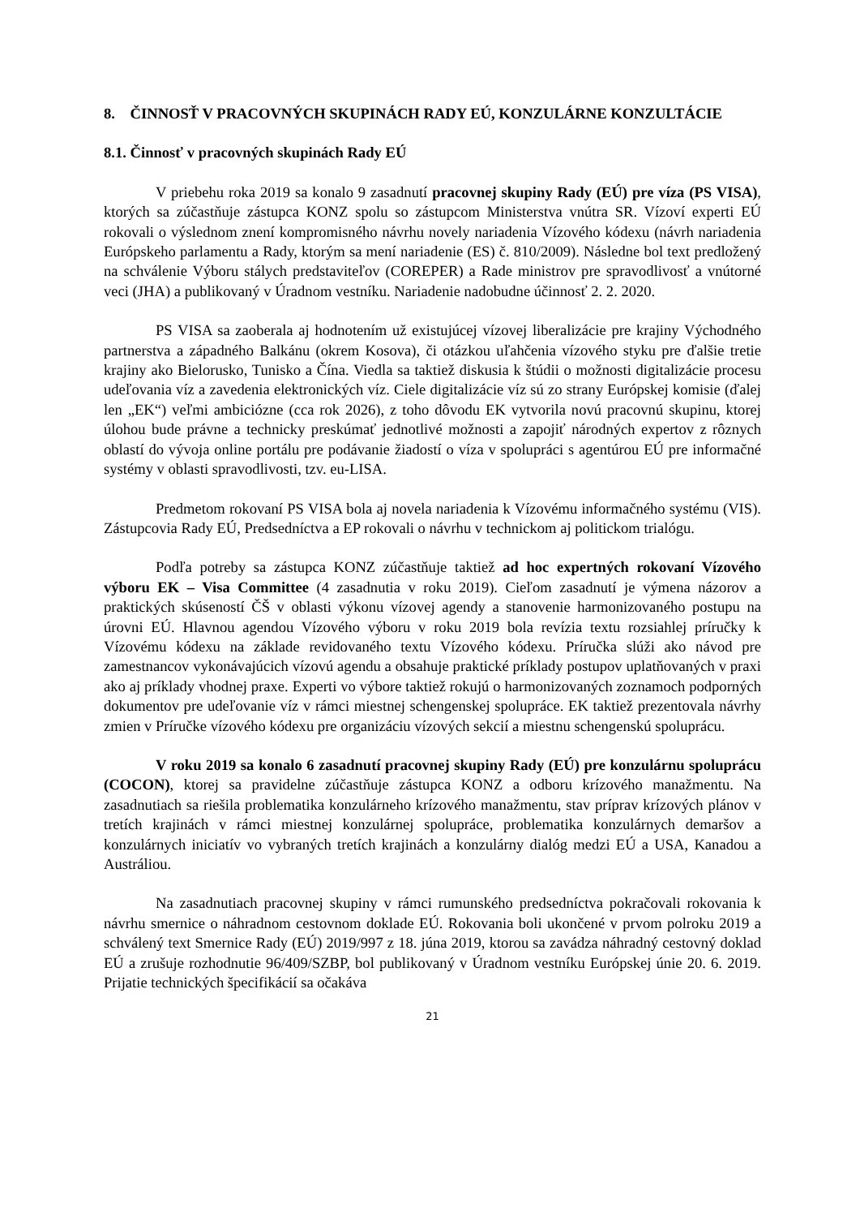8. ČINNOSŤ V PRACOVNÝCH SKUPINÁCH RADY EÚ, KONZULÁRNE KONZULTÁCIE
8.1. Činnosť v pracovných skupinách Rady EÚ
V priebehu roka 2019 sa konalo 9 zasadnutí pracovnej skupiny Rady (EÚ) pre víza (PS VISA), ktorých sa zúčastňuje zástupca KONZ spolu so zástupcom Ministerstva vnútra SR. Vízoví experti EÚ rokovali o výslednom znení kompromisného návrhu novely nariadenia Vízového kódexu (návrh nariadenia Európskeho parlamentu a Rady, ktorým sa mení nariadenie (ES) č. 810/2009). Následne bol text predložený na schválenie Výboru stálych predstaviteľov (COREPER) a Rade ministrov pre spravodlivosť a vnútorné veci (JHA) a publikovaný v Úradnom vestníku. Nariadenie nadobudne účinnosť 2. 2. 2020.
PS VISA sa zaoberala aj hodnotením už existujúcej vízovej liberalizácie pre krajiny Východného partnerstva a západného Balkánu (okrem Kosova), či otázkou uľahčenia vízového styku pre ďalšie tretie krajiny ako Bielorusko, Tunisko a Čína. Viedla sa taktiež diskusia k štúdii o možnosti digitalizácie procesu udeľovania víz a zavedenia elektronických víz. Ciele digitalizácie víz sú zo strany Európskej komisie (ďalej len „EK“) veľmi ambiciózne (cca rok 2026), z toho dôvodu EK vytvorila novú pracovnú skupinu, ktorej úlohou bude právne a technicky preskúmať jednotlivé možnosti a zapojiť národných expertov z rôznych oblastí do vývoja online portálu pre podávanie žiadostí o víza v spolupráci s agentúrou EÚ pre informačné systémy v oblasti spravodlivosti, tzv. eu-LISA.
Predmetom rokovaní PS VISA bola aj novela nariadenia k Vízovému informačného systému (VIS). Zástupcovia Rady EÚ, Predsedníctva a EP rokovali o návrhu v technickom aj politickom trialógu.
Podľa potreby sa zástupca KONZ zúčastňuje taktiež ad hoc expertných rokovaní Vízového výboru EK – Visa Committee (4 zasadnutia v roku 2019). Cieľom zasadnutí je výmena názorov a praktických skúseností ČŠ v oblasti výkonu vízovej agendy a stanovenie harmonizovaného postupu na úrovni EÚ. Hlavnou agendou Vízového výboru v roku 2019 bola revízia textu rozsiahlej príručky k Vízovému kódexu na základe revidovaného textu Vízového kódexu. Príručka slúži ako návod pre zamestnancov vykonávajúcich vízovú agendu a obsahuje praktické príklady postupov uplatňovaných v praxi ako aj príklady vhodnej praxe. Experti vo výbore taktiež rokujú o harmonizovaných zoznamoch podporných dokumentov pre udeľovanie víz v rámci miestnej schengenskej spolupráce. EK taktiež prezentovala návrhy zmien v Príručke vízového kódexu pre organizáciu vízových sekcií a miestnu schengenskú spoluprácu.
V roku 2019 sa konalo 6 zasadnutí pracovnej skupiny Rady (EÚ) pre konzulárnu spoluprácu (COCON), ktorej sa pravidelne zúčastňuje zástupca KONZ a odboru krízového manažmentu. Na zasadnutiach sa riešila problematika konzulárneho krízového manažmentu, stav príprav krízových plánov v tretích krajinách v rámci miestnej konzulárnej spolupráce, problematika konzulárnych demaršov a konzulárnych iniciatív vo vybraných tretích krajinách a konzulárny dialóg medzi EÚ a USA, Kanadou a Austráliou.
Na zasadnutiach pracovnej skupiny v rámci rumunského predsedníctva pokračovali rokovania k návrhu smernice o náhradnom cestovnom doklade EÚ. Rokovania boli ukončené v prvom polroku 2019 a schválený text Smernice Rady (EÚ) 2019/997 z 18. júna 2019, ktorou sa zavádza náhradný cestovný doklad EÚ a zrušuje rozhodnutie 96/409/SZBP, bol publikovaný v Úradnom vestníku Európskej únie 20. 6. 2019. Prijatie technických špecifikácií sa očakáva
21